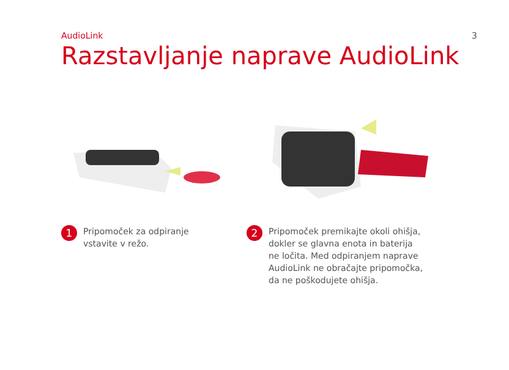AudioLink 3
Razstavljanje naprave AudioLink
1
Pripomoček za odpiranje
vstavite v režo.
2
Pripomoček premikajte okoli ohišja,
dokler se glavna enota in baterija
ne ločita. Med odpiranjem naprave
AudioLink ne obračajte pripomočka,
da ne poškodujete ohišja.